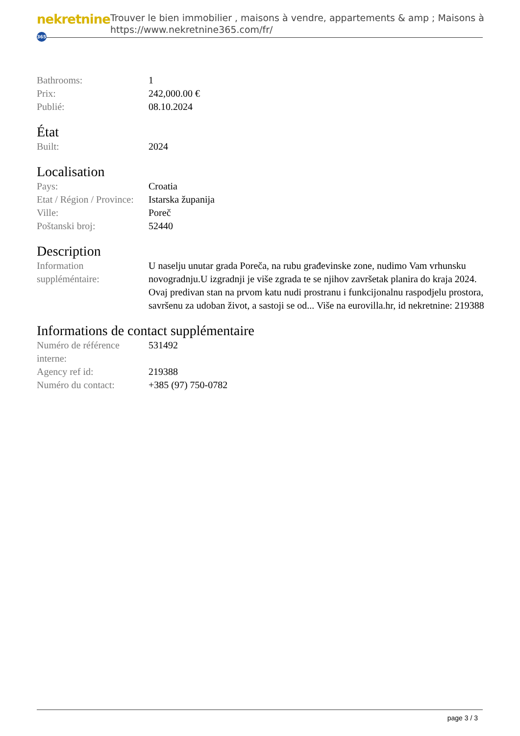nekretnine 365
Trouver le bien immobilier , maisons à vendre, appartements & amp ; Maisons à
https://www.nekretnine365.com/fr/
| Bathrooms: | 1 |
| Prix: | 242,000.00 € |
| Publié: | 08.10.2024 |
État
| Built: | 2024 |
Localisation
| Pays: | Croatia |
| Etat / Région / Province: | Istarska županija |
| Ville: | Poreč |
| Poštanski broj: | 52440 |
Description
| Information suppléméntaire: | U naselju unutar grada Poreča, na rubu građevinske zone, nudimo Vam vrhunsku novogradnju.U izgradnji je više zgrada te se njihov završetak planira do kraja 2024. Ovaj predivan stan na prvom katu nudi prostranu i funkcijonalnu raspodjelu prostora, savršenu za udoban život, a sastoji se od... Više na eurovilla.hr, id nekretnine: 219388 |
Informations de contact supplémentaire
| Numéro de référence interne: | 531492 |
| Agency ref id: | 219388 |
| Numéro du contact: | +385 (97) 750-0782 |
page 3 / 3